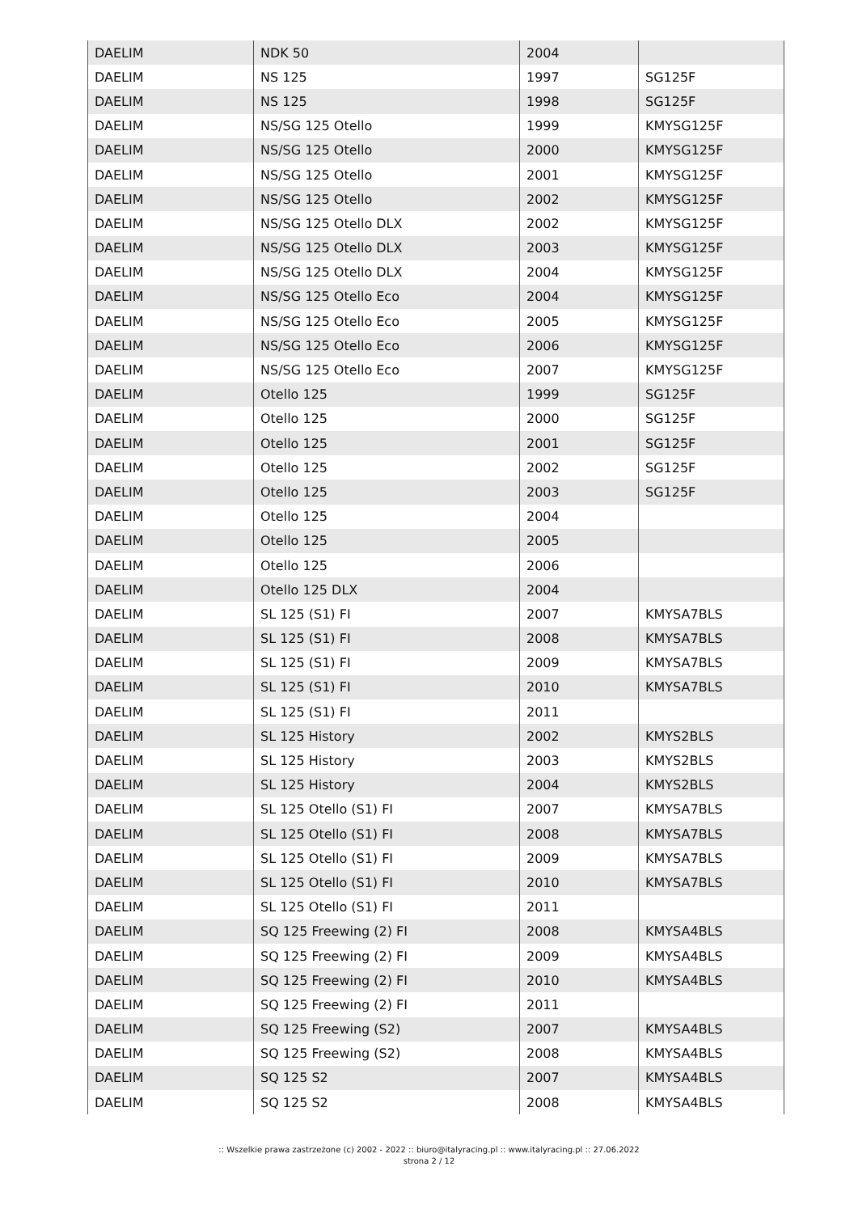| DAELIM | NDK 50 | 2004 | |
| DAELIM | NS 125 | 1997 | SG125F |
| DAELIM | NS 125 | 1998 | SG125F |
| DAELIM | NS/SG 125 Otello | 1999 | KMYSG125F |
| DAELIM | NS/SG 125 Otello | 2000 | KMYSG125F |
| DAELIM | NS/SG 125 Otello | 2001 | KMYSG125F |
| DAELIM | NS/SG 125 Otello | 2002 | KMYSG125F |
| DAELIM | NS/SG 125 Otello DLX | 2002 | KMYSG125F |
| DAELIM | NS/SG 125 Otello DLX | 2003 | KMYSG125F |
| DAELIM | NS/SG 125 Otello DLX | 2004 | KMYSG125F |
| DAELIM | NS/SG 125 Otello Eco | 2004 | KMYSG125F |
| DAELIM | NS/SG 125 Otello Eco | 2005 | KMYSG125F |
| DAELIM | NS/SG 125 Otello Eco | 2006 | KMYSG125F |
| DAELIM | NS/SG 125 Otello Eco | 2007 | KMYSG125F |
| DAELIM | Otello 125 | 1999 | SG125F |
| DAELIM | Otello 125 | 2000 | SG125F |
| DAELIM | Otello 125 | 2001 | SG125F |
| DAELIM | Otello 125 | 2002 | SG125F |
| DAELIM | Otello 125 | 2003 | SG125F |
| DAELIM | Otello 125 | 2004 | |
| DAELIM | Otello 125 | 2005 | |
| DAELIM | Otello 125 | 2006 | |
| DAELIM | Otello 125 DLX | 2004 | |
| DAELIM | SL 125 (S1) FI | 2007 | KMYSA7BLS |
| DAELIM | SL 125 (S1) FI | 2008 | KMYSA7BLS |
| DAELIM | SL 125 (S1) FI | 2009 | KMYSA7BLS |
| DAELIM | SL 125 (S1) FI | 2010 | KMYSA7BLS |
| DAELIM | SL 125 (S1) FI | 2011 | |
| DAELIM | SL 125 History | 2002 | KMYS2BLS |
| DAELIM | SL 125 History | 2003 | KMYS2BLS |
| DAELIM | SL 125 History | 2004 | KMYS2BLS |
| DAELIM | SL 125 Otello (S1) FI | 2007 | KMYSA7BLS |
| DAELIM | SL 125 Otello (S1) FI | 2008 | KMYSA7BLS |
| DAELIM | SL 125 Otello (S1) FI | 2009 | KMYSA7BLS |
| DAELIM | SL 125 Otello (S1) FI | 2010 | KMYSA7BLS |
| DAELIM | SL 125 Otello (S1) FI | 2011 | |
| DAELIM | SQ 125 Freewing (2) FI | 2008 | KMYSA4BLS |
| DAELIM | SQ 125 Freewing (2) FI | 2009 | KMYSA4BLS |
| DAELIM | SQ 125 Freewing (2) FI | 2010 | KMYSA4BLS |
| DAELIM | SQ 125 Freewing (2) FI | 2011 | |
| DAELIM | SQ 125 Freewing (S2) | 2007 | KMYSA4BLS |
| DAELIM | SQ 125 Freewing (S2) | 2008 | KMYSA4BLS |
| DAELIM | SQ 125 S2 | 2007 | KMYSA4BLS |
| DAELIM | SQ 125 S2 | 2008 | KMYSA4BLS |
:: Wszelkie prawa zastrzeżone (c) 2002 - 2022 :: biuro@italyracing.pl :: www.italyracing.pl :: 27.06.2022
strona 2 / 12